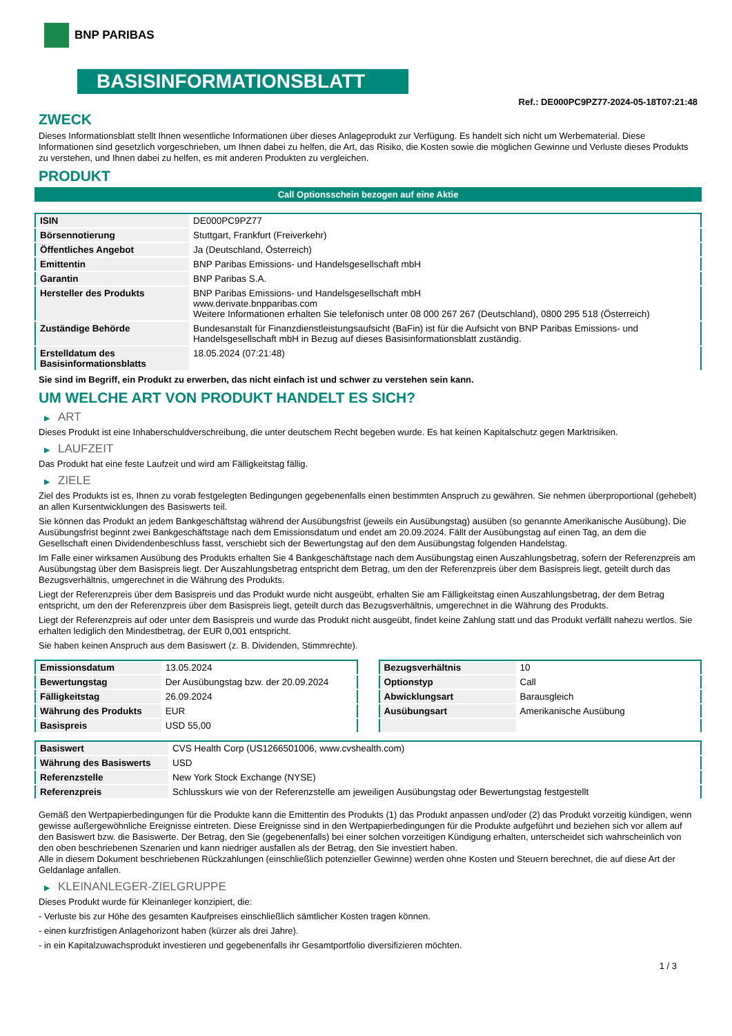BNP PARIBAS
BASISINFORMATIONSBLATT
Ref.: DE000PC9PZ77-2024-05-18T07:21:48
ZWECK
Dieses Informationsblatt stellt Ihnen wesentliche Informationen über dieses Anlageprodukt zur Verfügung. Es handelt sich nicht um Werbematerial. Diese Informationen sind gesetzlich vorgeschrieben, um Ihnen dabei zu helfen, die Art, das Risiko, die Kosten sowie die möglichen Gewinne und Verluste dieses Produkts zu verstehen, und Ihnen dabei zu helfen, es mit anderen Produkten zu vergleichen.
PRODUKT
Call Optionsschein bezogen auf eine Aktie
| ISIN | DE000PC9PZ77 |
| Börsennotierung | Stuttgart, Frankfurt (Freiverkehr) |
| Öffentliches Angebot | Ja (Deutschland, Österreich) |
| Emittentin | BNP Paribas Emissions- und Handelsgesellschaft mbH |
| Garantin | BNP Paribas S.A. |
| Hersteller des Produkts | BNP Paribas Emissions- und Handelsgesellschaft mbH www.derivate.bnpparibas.com Weitere Informationen erhalten Sie telefonisch unter 08 000 267 267 (Deutschland), 0800 295 518 (Österreich) |
| Zuständige Behörde | Bundesanstalt für Finanzdienstleistungsaufsicht (BaFin) ist für die Aufsicht von BNP Paribas Emissions- und Handelsgesellschaft mbH in Bezug auf dieses Basisinformationsblatt zuständig. |
| Erstelldatum des Basisinformationsblatts | 18.05.2024 (07:21:48) |
Sie sind im Begriff, ein Produkt zu erwerben, das nicht einfach ist und schwer zu verstehen sein kann.
UM WELCHE ART VON PRODUKT HANDELT ES SICH?
▶ ART
Dieses Produkt ist eine Inhaberschuldverschreibung, die unter deutschem Recht begeben wurde. Es hat keinen Kapitalschutz gegen Marktrisiken.
▶ LAUFZEIT
Das Produkt hat eine feste Laufzeit und wird am Fälligkeitstag fällig.
▶ ZIELE
Ziel des Produkts ist es, Ihnen zu vorab festgelegten Bedingungen gegebenenfalls einen bestimmten Anspruch zu gewähren. Sie nehmen überproportional (gehebelt) an allen Kursentwicklungen des Basiswerts teil.
Sie können das Produkt an jedem Bankgeschäftstag während der Ausübungsfrist (jeweils ein Ausübungstag) ausüben (so genannte Amerikanische Ausübung). Die Ausübungsfrist beginnt zwei Bankgeschäftstage nach dem Emissionsdatum und endet am 20.09.2024. Fällt der Ausübungstag auf einen Tag, an dem die Gesellschaft einen Dividendenbeschluss fasst, verschiebt sich der Bewertungstag auf den dem Ausübungstag folgenden Handelstag.
Im Falle einer wirksamen Ausübung des Produkts erhalten Sie 4 Bankgeschäftstage nach dem Ausübungstag einen Auszahlungsbetrag, sofern der Referenzpreis am Ausübungstag über dem Basispreis liegt. Der Auszahlungsbetrag entspricht dem Betrag, um den der Referenzpreis über dem Basispreis liegt, geteilt durch das Bezugsverhältnis, umgerechnet in die Währung des Produkts.
Liegt der Referenzpreis über dem Basispreis und das Produkt wurde nicht ausgeübt, erhalten Sie am Fälligkeitstag einen Auszahlungsbetrag, der dem Betrag entspricht, um den der Referenzpreis über dem Basispreis liegt, geteilt durch das Bezugsverhältnis, umgerechnet in die Währung des Produkts.
Liegt der Referenzpreis auf oder unter dem Basispreis und wurde das Produkt nicht ausgeübt, findet keine Zahlung statt und das Produkt verfällt nahezu wertlos. Sie erhalten lediglich den Mindestbetrag, der EUR 0,001 entspricht.
Sie haben keinen Anspruch aus dem Basiswert (z. B. Dividenden, Stimmrechte).
| Emissionsdatum | 13.05.2024 |
| Bewertungstag | Der Ausübungstag bzw. der 20.09.2024 |
| Fälligkeitstag | 26.09.2024 |
| Währung des Produkts | EUR |
| Basispreis | USD 55,00 |
| Bezugsverhältnis | 10 |
| Optionstyp | Call |
| Abwicklungsart | Barausgleich |
| Ausübungsart | Amerikanische Ausübung |
| Basiswert | CVS Health Corp (US1266501006, www.cvshealth.com) |
| Währung des Basiswerts | USD |
| Referenzstelle | New York Stock Exchange (NYSE) |
| Referenzpreis | Schlusskurs wie von der Referenzstelle am jeweiligen Ausübungstag oder Bewertungstag festgestellt |
Gemäß den Wertpapierbedingungen für die Produkte kann die Emittentin des Produkts (1) das Produkt anpassen und/oder (2) das Produkt vorzeitig kündigen, wenn gewisse außergewöhnliche Ereignisse eintreten. Diese Ereignisse sind in den Wertpapierbedingungen für die Produkte aufgeführt und beziehen sich vor allem auf den Basiswert bzw. die Basiswerte. Der Betrag, den Sie (gegebenenfalls) bei einer solchen vorzeitigen Kündigung erhalten, unterscheidet sich wahrscheinlich von den oben beschriebenen Szenarien und kann niedriger ausfallen als der Betrag, den Sie investiert haben.
Alle in diesem Dokument beschriebenen Rückzahlungen (einschließlich potenzieller Gewinne) werden ohne Kosten und Steuern berechnet, die auf diese Art der Geldanlage anfallen.
▶ KLEINANLEGER-ZIELGRUPPE
Dieses Produkt wurde für Kleinanleger konzipiert, die:
- Verluste bis zur Höhe des gesamten Kaufpreises einschließlich sämtlicher Kosten tragen können.
- einen kurzfristigen Anlagehorizont haben (kürzer als drei Jahre).
- in ein Kapitalzuwachsprodukt investieren und gegebenenfalls ihr Gesamtportfolio diversifizieren möchten.
1 / 3